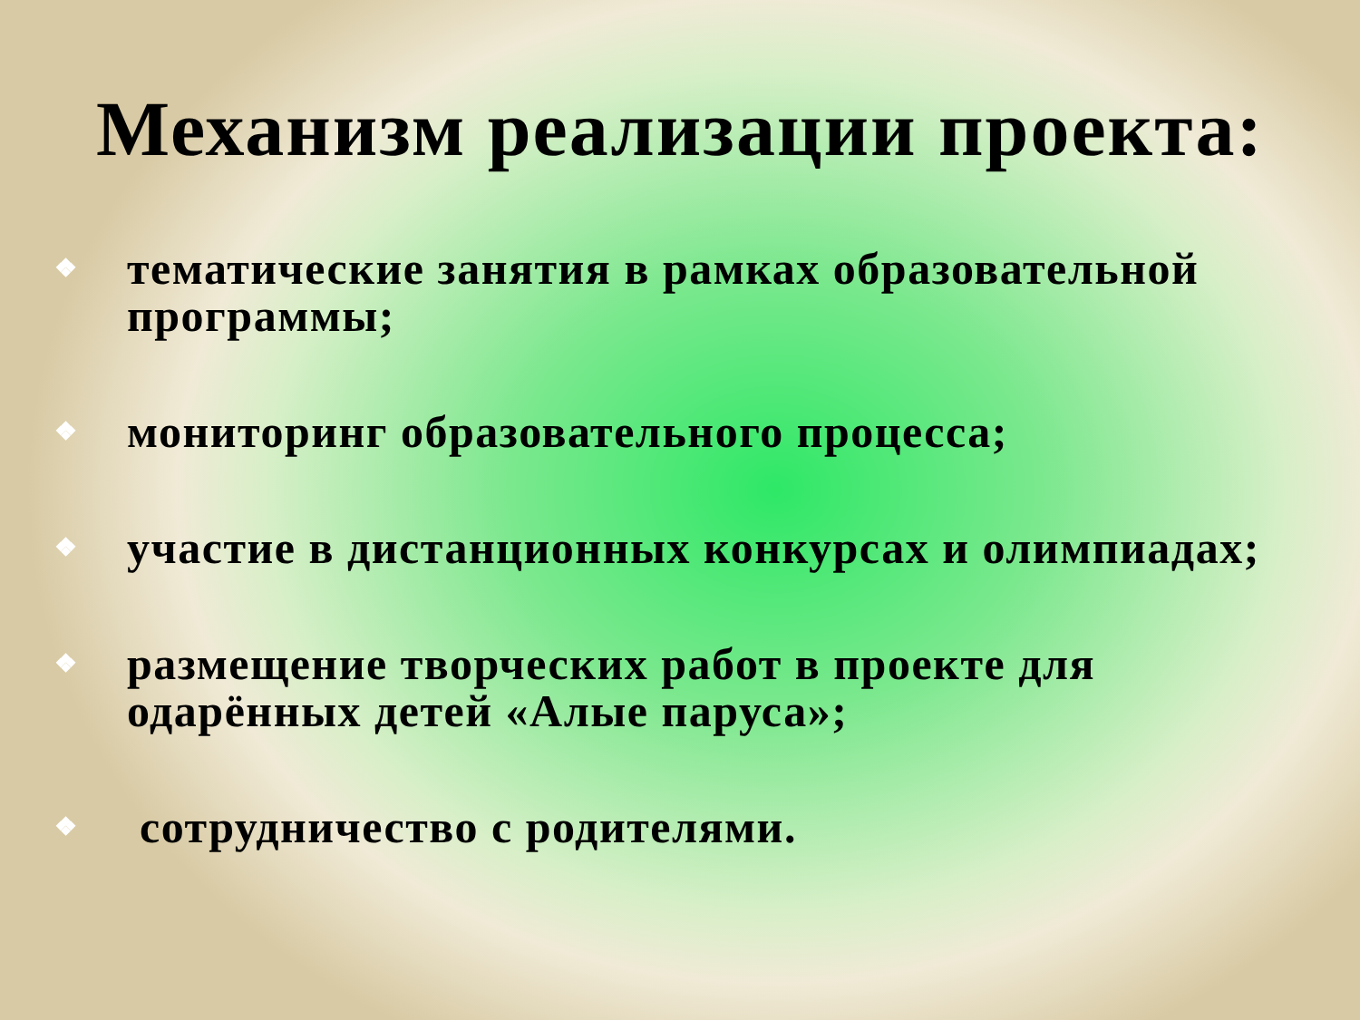Механизм реализации проекта:
❖ тематические занятия в рамках образовательной программы;
❖ мониторинг образовательного процесса;
❖ участие в дистанционных конкурсах и олимпиадах;
❖ размещение творческих работ в проекте для одарённых детей «Алые паруса»;
❖ сотрудничество с родителями.